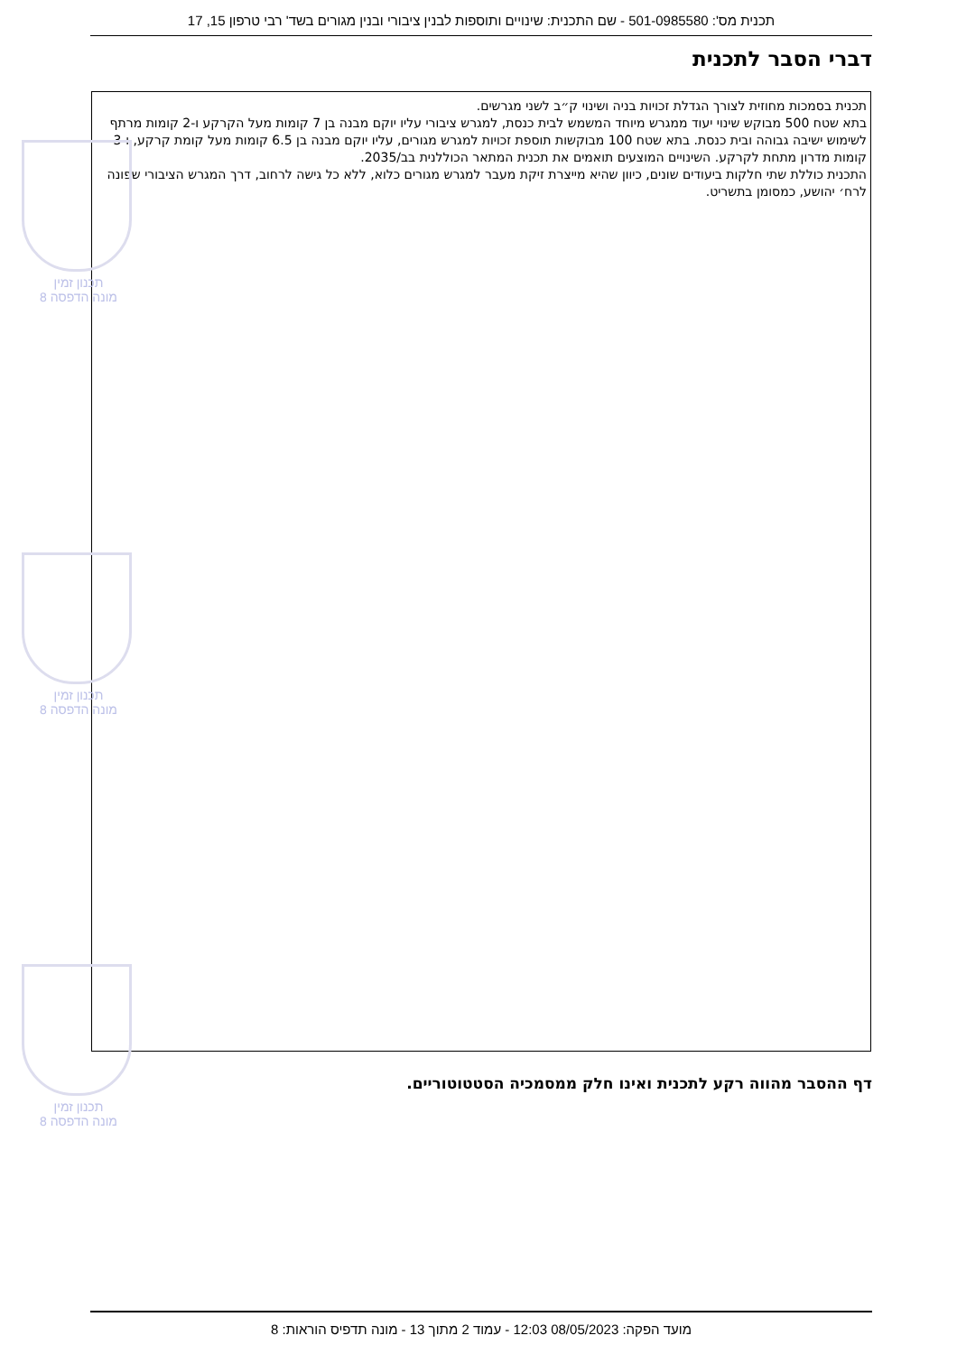תכנית מס': 501-0985580 - שם התכנית: שינויים ותוספות לבנין ציבורי ובנין מגורים בשד' רבי טרפון 15, 17
דברי הסבר לתכנית
תכנית בסמכות מחוזית לצורך הגדלת זכויות בניה ושינוי ק״ב לשני מגרשים.
בתא שטח 500 מבוקש שינוי יעוד ממגרש מיוחד המשמש לבית כנסת, למגרש ציבורי עליו יוקם מבנה בן 7 קומות מעל הקרקע ו-2 קומות מרתף לשימוש ישיבה גבוהה ובית כנסת. בתא שטח 100 מבוקשות תוספת זכויות למגרש מגורים, עליו יוקם מבנה בן 6.5 קומות מעל קומת קרקע, ו-3 קומות מדרון מתחת לקרקע. השינויים המוצעים תואמים את תכנית המתאר הכוללנית בב/2035.
התכנית כוללת שתי חלקות ביעודים שונים, כיוון שהיא מייצרת זיקת מעבר למגרש מגורים כלוא, ללא כל גישה לרחוב, דרך המגרש הציבורי שפונה לרח׳ יהושע, כמסומן בתשריט.
תכנון זמין
מונה הדפסה 8
תכנון זמין
מונה הדפסה 8
תכנון זמין
מונה הדפסה 8
דף ההסבר מהווה רקע לתכנית ואינו חלק ממסמכיה הסטטוטוריים.
מועד הפקה: 08/05/2023 12:03 - עמוד 2 מתוך 13 - מונה תדפיס הוראות: 8